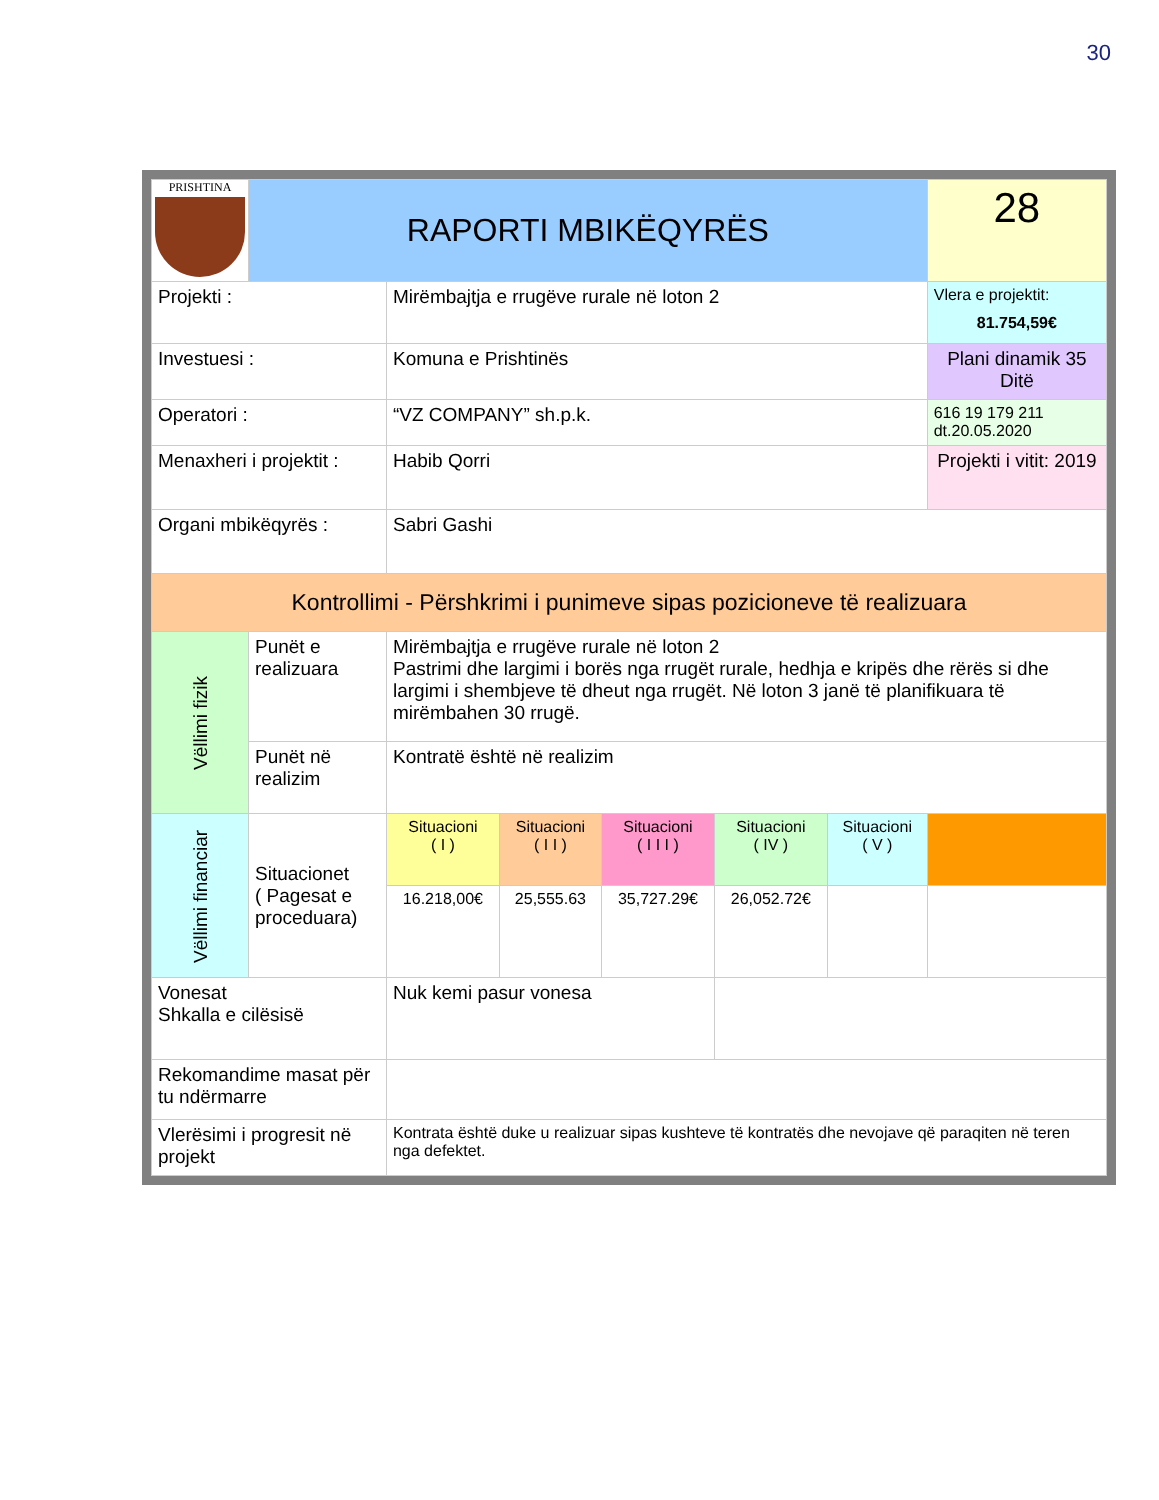30
| PRISHTINA | RAPORTI MBIKËQYRËS | | | | | | | 28 |
| Projekti : | | Mirëmbajtja e rrugëve rurale në loton 2 | | | | | | Vlera e projektit: 81.754,59€ |
| Investuesi : | | Komuna e Prishtinës | | | | | | Plani dinamik 35 Ditë |
| Operatori : | | “VZ COMPANY” sh.p.k. | | | | | | 616 19 179 211 dt.20.05.2020 |
| Menaxheri i projektit : | | Habib Qorri | | | | | | Projekti i vitit: 2019 |
| Organi mbikëqyrës : | | Sabri Gashi | | | | | | |
| Kontrollimi - Përshkrimi i punimeve sipas pozicioneve të realizuara | | | | | | | | |
| Vëllimi fizik | Punët e realizuara | | Mirëmbajtja e rrugëve rurale në loton 2 Pastrimi dhe largimi i borës nga rrugët rurale, hedhja e kripës dhe rërës si dhe largimi i shembjeve të dheut nga rrugët. Në loton 3 janë të planifikuara të mirëmbahen 30 rrugë. | | | | | |
| | Punët në realizim | | Kontratë është në realizim | | | | | |
| Vëllimi financiar | Situacionet ( Pagesat e proceduara) | | Situacioni ( I ) | Situacioni ( I I ) | Situacioni ( I I I ) | Situacioni ( IV ) | Situacioni ( V ) | |
| | | | 16.218,00€ | 25,555.63 | 35,727.29€ | 26,052.72€ | | |
| Vonesat Shkalla e cilësisë | | | Nuk kemi pasur vonesa | | | | | |
| Rekomandime masat për tu ndërmarre | | | | | | | | |
| Vlerësimi i progresit në projekt | | | Kontrata është duke u realizuar sipas kushteve të kontratës dhe nevojave që paraqiten në teren nga defektet. | | | | | |